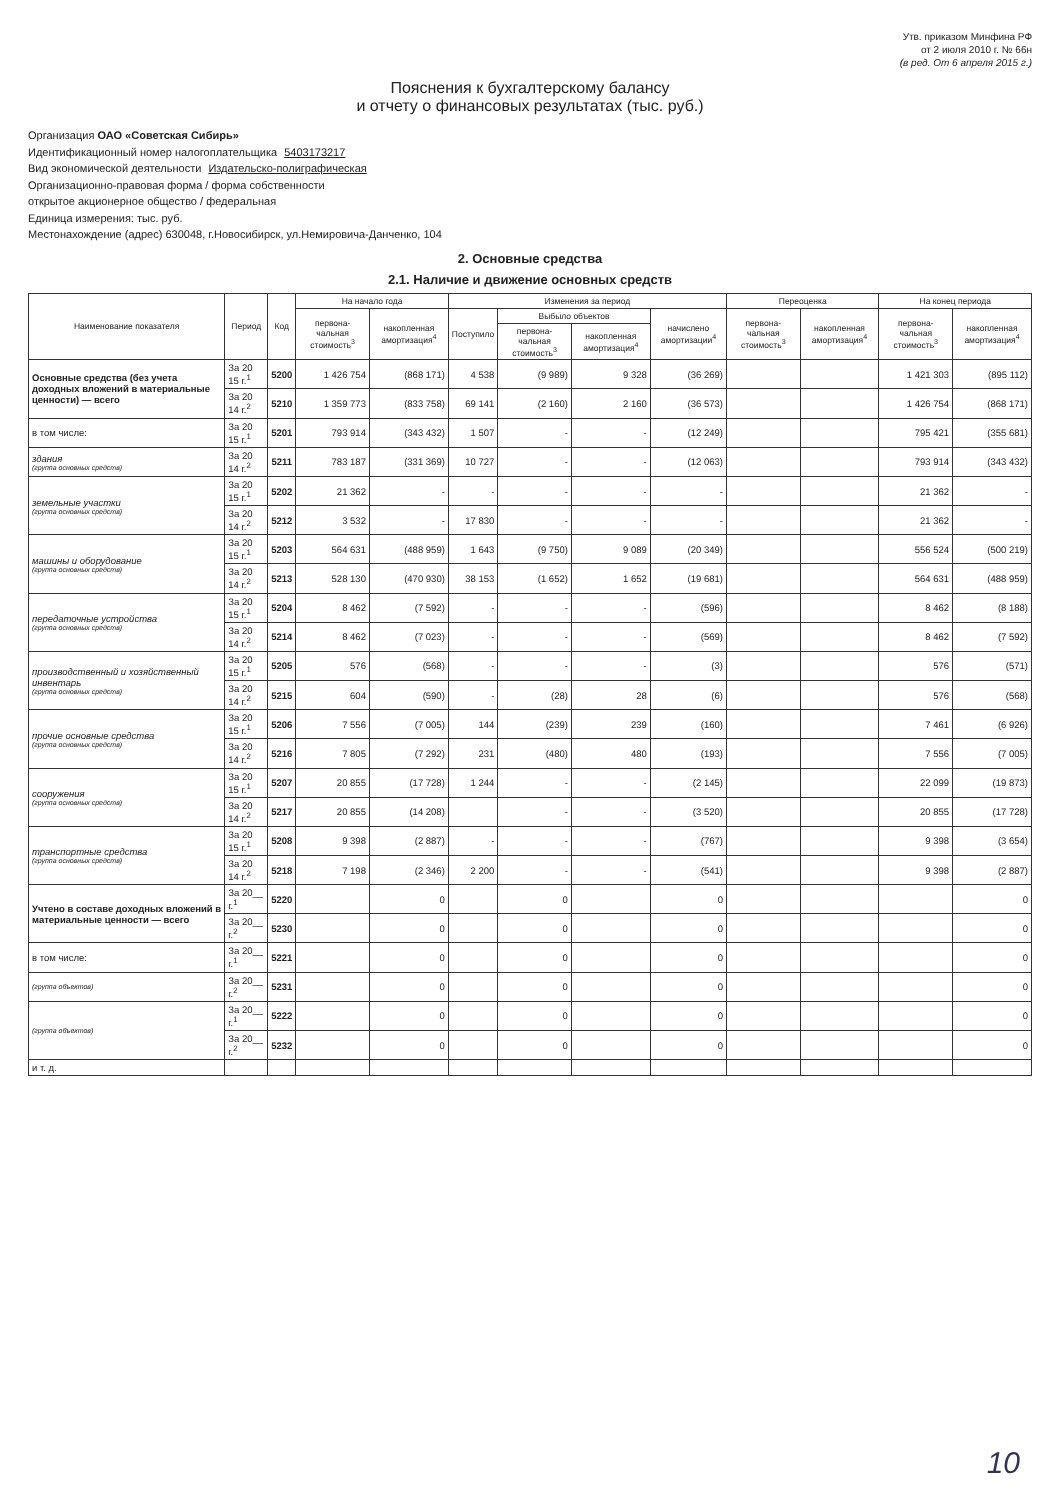Утв. приказом Минфина РФ
от 2 июля 2010 г. № 66н
(в ред. От 6 апреля 2015 г.)
Пояснения к бухгалтерскому балансу
и отчету о финансовых результатах (тыс. руб.)
Организация ОАО «Советская Сибирь»
Идентификационный номер налогоплательщика 5403173217
Вид экономической деятельности Издательско-полиграфическая
Организационно-правовая форма / форма собственности
открытое акционерное общество / федеральная
Единица измерения: тыс. руб.
Местонахождение (адрес) 630048, г.Новосибирск, ул.Немировича-Данченко, 104
2. Основные средства
2.1. Наличие и движение основных средств
| Наименование показателя | Период | Код | На начало года | | Изменения за период | | | | Переоценка | | На конец периода | |
| --- | --- | --- | --- | --- | --- | --- | --- | --- | --- | --- | --- | --- |
| | | | первона-чальная стоимость<sup>3</sup> | накопленная амортизация<sup>4</sup> | Поступило | Выбыло объектов | | начислено амортизации<sup>4</sup> | первона-чальная стоимость<sup>3</sup> | накопленная амортизация<sup>4</sup> | первона-чальная стоимость<sup>3</sup> | накопленная амортизация<sup>4</sup> |
| | | | | | | первона-чальная стоимость<sup>3</sup> | накопленная амортизация<sup>4</sup> | | | | | |
| Основные средства (без учета доходных вложений в материальные ценности) — всего | За 20 15 г.<sup>1</sup> | 5200 | 1 426 754 | (868 171) | 4 538 | (9 989) | 9 328 | (36 269) | | | 1 421 303 | (895 112) |
| | За 20 14 г.<sup>2</sup> | 5210 | 1 359 773 | (833 758) | 69 141 | (2 160) | 2 160 | (36 573) | | | 1 426 754 | (868 171) |
| в том числе: | За 20 15 г.<sup>1</sup> | 5201 | 793 914 | (343 432) | 1 507 | - | - | (12 249) | | | 795 421 | (355 681) |
| здания (группа основных средств) | За 20 14 г.<sup>2</sup> | 5211 | 783 187 | (331 369) | 10 727 | - | - | (12 063) | | | 793 914 | (343 432) |
| земельные участки (группа основных средств) | За 20 15 г.<sup>1</sup> | 5202 | 21 362 | - | - | - | - | - | | | 21 362 | - |
| | За 20 14 г.<sup>2</sup> | 5212 | 3 532 | - | 17 830 | - | - | - | | | 21 362 | - |
| машины и оборудование (группа основных средств) | За 20 15 г.<sup>1</sup> | 5203 | 564 631 | (488 959) | 1 643 | (9 750) | 9 089 | (20 349) | | | 556 524 | (500 219) |
| | За 20 14 г.<sup>2</sup> | 5213 | 528 130 | (470 930) | 38 153 | (1 652) | 1 652 | (19 681) | | | 564 631 | (488 959) |
| передаточные устройства (группа основных средств) | За 20 15 г.<sup>1</sup> | 5204 | 8 462 | (7 592) | - | - | - | (596) | | | 8 462 | (8 188) |
| | За 20 14 г.<sup>2</sup> | 5214 | 8 462 | (7 023) | - | - | - | (569) | | | 8 462 | (7 592) |
| производственный и хозяйственный инвентарь (группа основных средств) | За 20 15 г.<sup>1</sup> | 5205 | 576 | (568) | - | - | - | (3) | | | 576 | (571) |
| | За 20 14 г.<sup>2</sup> | 5215 | 604 | (590) | - | (28) | 28 | (6) | | | 576 | (568) |
| прочие основные средства (группа основных средств) | За 20 15 г.<sup>1</sup> | 5206 | 7 556 | (7 005) | 144 | (239) | 239 | (160) | | | 7 461 | (6 926) |
| | За 20 14 г.<sup>2</sup> | 5216 | 7 805 | (7 292) | 231 | (480) | 480 | (193) | | | 7 556 | (7 005) |
| сооружения (группа основных средств) | За 20 15 г.<sup>1</sup> | 5207 | 20 855 | (17 728) | 1 244 | - | - | (2 145) | | | 22 099 | (19 873) |
| | За 20 14 г.<sup>2</sup> | 5217 | 20 855 | (14 208) | | - | - | (3 520) | | | 20 855 | (17 728) |
| транспортные средства (группа основных средств) | За 20 15 г.<sup>1</sup> | 5208 | 9 398 | (2 887) | - | - | - | (767) | | | 9 398 | (3 654) |
| | За 20 14 г.<sup>2</sup> | 5218 | 7 198 | (2 346) | 2 200 | - | - | (541) | | | 9 398 | (2 887) |
| Учтено в составе доходных вложений в материальные ценности — всего | За 20__ г.<sup>1</sup> | 5220 | | 0 | | 0 | | 0 | | | | 0 |
| | За 20__ г.<sup>2</sup> | 5230 | | 0 | | 0 | | 0 | | | | 0 |
| в том числе: | За 20__ г.<sup>1</sup> | 5221 | | 0 | | 0 | | 0 | | | | 0 |
| (группа объектов) | За 20__ г.<sup>2</sup> | 5231 | | 0 | | 0 | | 0 | | | | 0 |
| (группа объектов) | За 20__ г.<sup>1</sup> | 5222 | | 0 | | 0 | | 0 | | | | 0 |
| | За 20__ г.<sup>2</sup> | 5232 | | 0 | | 0 | | 0 | | | | 0 |
| и т. д. | | | | | | | | | | | | |
10